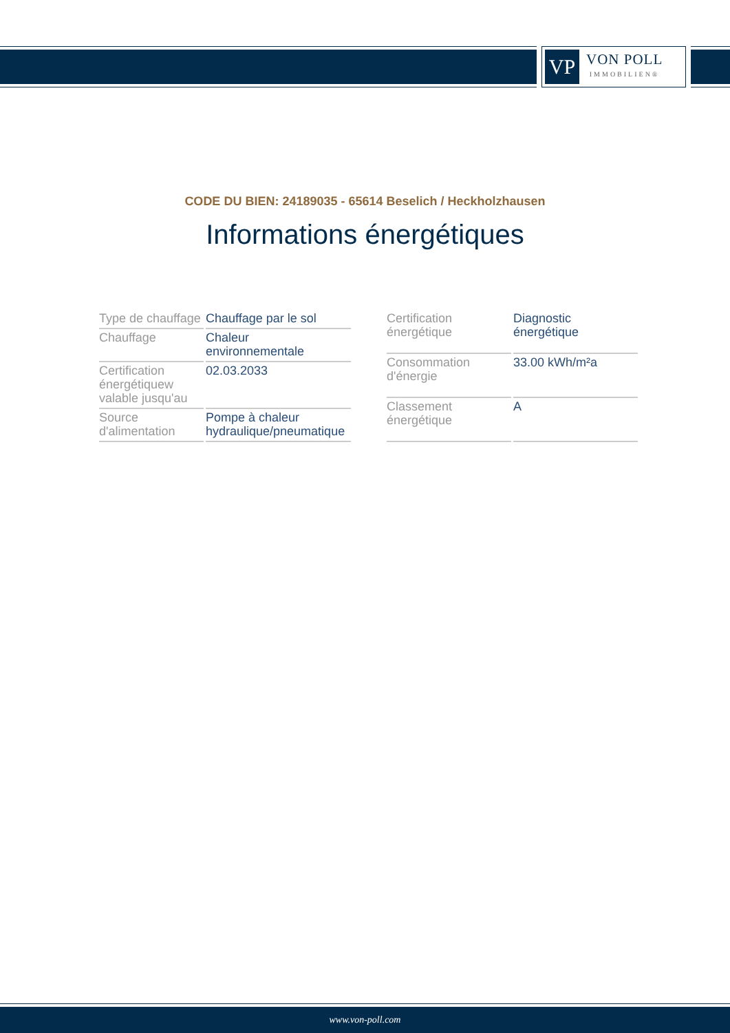VP
VON POLL
IMMOBILIEN®
CODE DU BIEN: 24189035 - 65614 Beselich / Heckholzhausen
Informations énergétiques
| Type de chauffage | Chauffage par le sol |
| Chauffage | Chaleur environnementale |
| Certification énergétiquew valable jusqu'au | 02.03.2033 |
| Source d'alimentation | Pompe à chaleur hydraulique/pneumatique |
| Certification énergétique | Diagnostic énergétique |
| Consommation d'énergie | 33.00 kWh/m²a |
| Classement énergétique | A |
www.von-poll.com